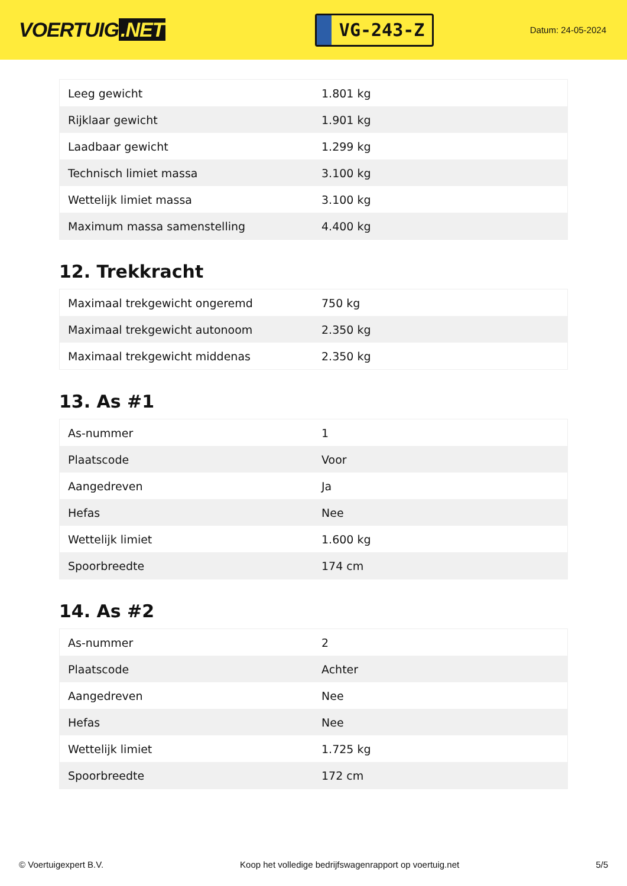VOERTUIG.NET
VG-243-Z
Datum: 24-05-2024
| Leeg gewicht | 1.801 kg |
| Rijklaar gewicht | 1.901 kg |
| Laadbaar gewicht | 1.299 kg |
| Technisch limiet massa | 3.100 kg |
| Wettelijk limiet massa | 3.100 kg |
| Maximum massa samenstelling | 4.400 kg |
12. Trekkracht
| Maximaal trekgewicht ongeremd | 750 kg |
| Maximaal trekgewicht autonoom | 2.350 kg |
| Maximaal trekgewicht middenas | 2.350 kg |
13. As #1
| As-nummer | 1 |
| Plaatscode | Voor |
| Aangedreven | Ja |
| Hefas | Nee |
| Wettelijk limiet | 1.600 kg |
| Spoorbreedte | 174 cm |
14. As #2
| As-nummer | 2 |
| Plaatscode | Achter |
| Aangedreven | Nee |
| Hefas | Nee |
| Wettelijk limiet | 1.725 kg |
| Spoorbreedte | 172 cm |
© Voertuigexpert B.V. Koop het volledige bedrijfswagenrapport op voertuig.net 5/5